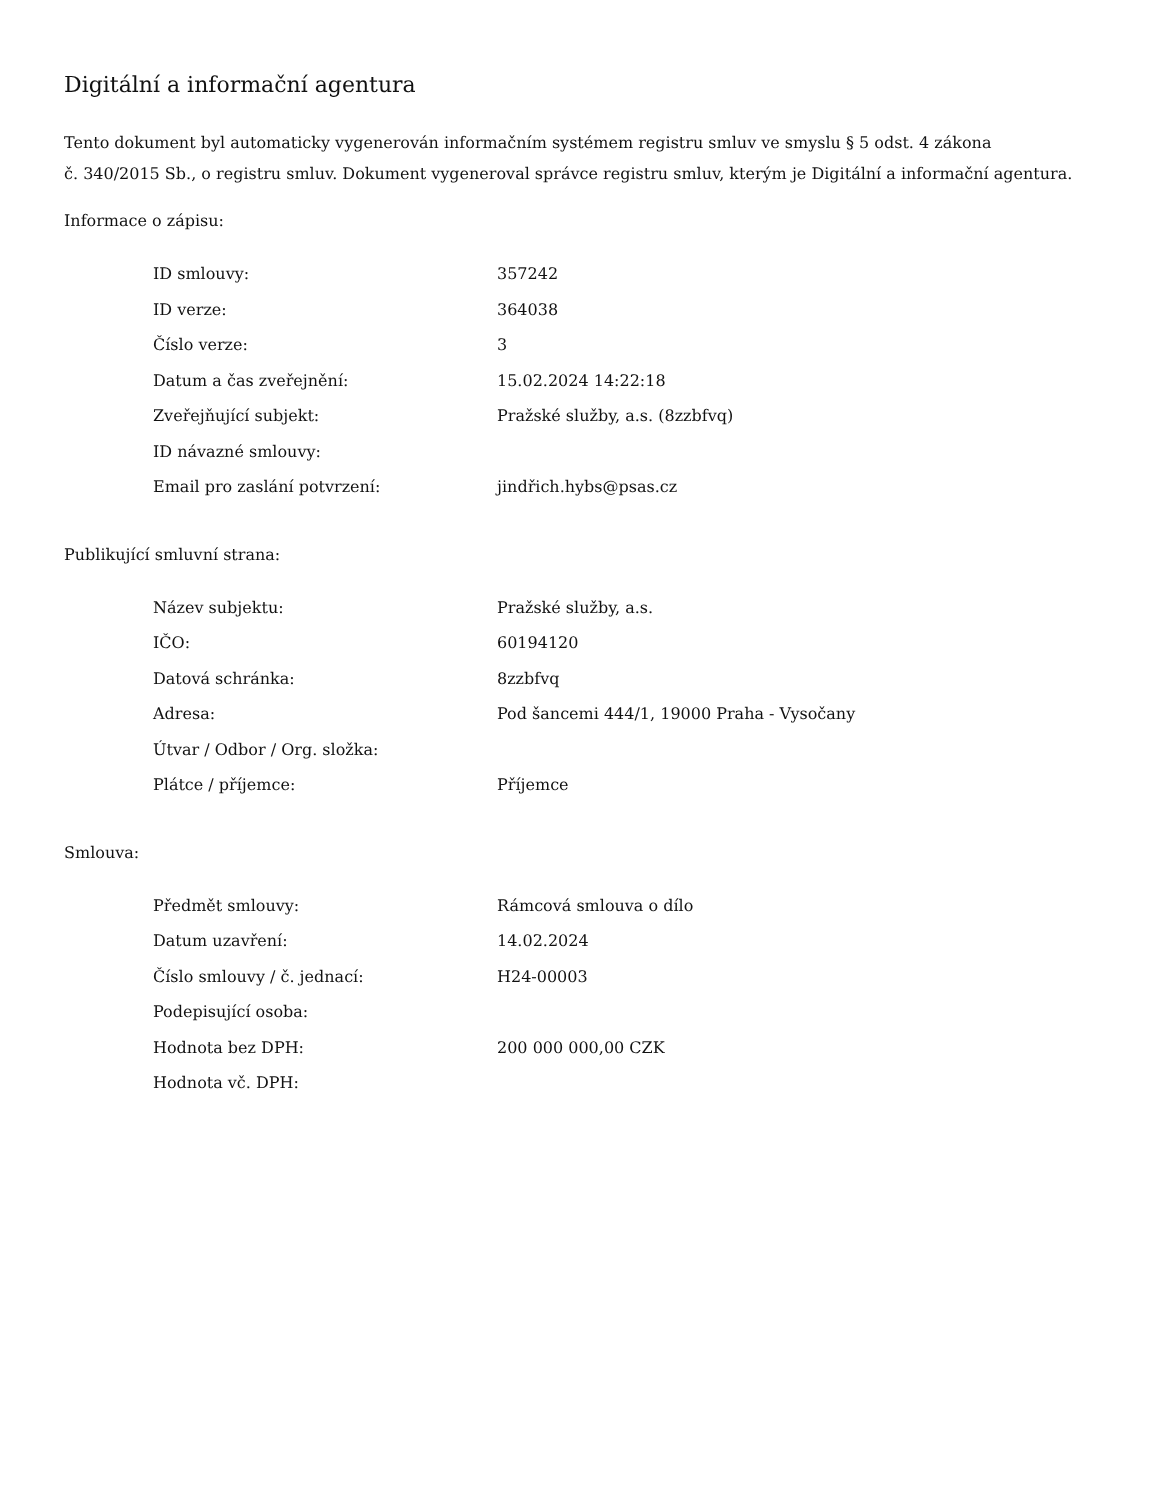Digitální a informační agentura
Tento dokument byl automaticky vygenerován informačním systémem registru smluv ve smyslu § 5 odst. 4 zákona
č. 340/2015 Sb., o registru smluv. Dokument vygeneroval správce registru smluv, kterým je Digitální a informační agentura.
Informace o zápisu:
| ID smlouvy: | 357242 |
| ID verze: | 364038 |
| Číslo verze: | 3 |
| Datum a čas zveřejnění: | 15.02.2024 14:22:18 |
| Zveřejňující subjekt: | Pražské služby, a.s. (8zzbfvq) |
| ID návazné smlouvy: | |
| Email pro zaslání potvrzení: | jindřich.hybs@psas.cz |
Publikující smluvní strana:
| Název subjektu: | Pražské služby, a.s. |
| IČO: | 60194120 |
| Datová schránka: | 8zzbfvq |
| Adresa: | Pod šancemi 444/1, 19000 Praha - Vysočany |
| Útvar / Odbor / Org. složka: | |
| Plátce / příjemce: | Příjemce |
Smlouva:
| Předmět smlouvy: | Rámcová smlouva o dílo |
| Datum uzavření: | 14.02.2024 |
| Číslo smlouvy / č. jednací: | H24-00003 |
| Podepisující osoba: | |
| Hodnota bez DPH: | 200 000 000,00 CZK |
| Hodnota vč. DPH: | |